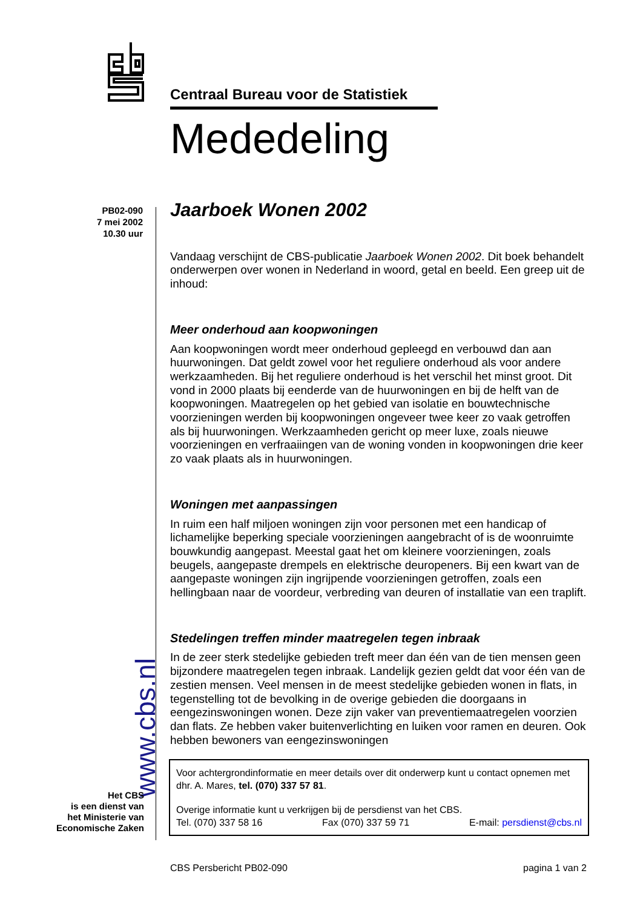Centraal Bureau voor de Statistiek
Mededeling
PB02-090
7 mei 2002
10.30 uur
www.cbs.nl
Het CBS
is een dienst van
het Ministerie van
Economische Zaken
Jaarboek Wonen 2002
Vandaag verschijnt de CBS-publicatie Jaarboek Wonen 2002. Dit boek behandelt onderwerpen over wonen in Nederland in woord, getal en beeld. Een greep uit de inhoud:
Meer onderhoud aan koopwoningen
Aan koopwoningen wordt meer onderhoud gepleegd en verbouwd dan aan huurwoningen. Dat geldt zowel voor het reguliere onderhoud als voor andere werkzaamheden. Bij het reguliere onderhoud is het verschil het minst groot. Dit vond in 2000 plaats bij eenderde van de huurwoningen en bij de helft van de koopwoningen. Maatregelen op het gebied van isolatie en bouwtechnische voorzieningen werden bij koopwoningen ongeveer twee keer zo vaak getroffen als bij huurwoningen. Werkzaamheden gericht op meer luxe, zoals nieuwe voorzieningen en verfraaiingen van de woning vonden in koopwoningen drie keer zo vaak plaats als in huurwoningen.
Woningen met aanpassingen
In ruim een half miljoen woningen zijn voor personen met een handicap of lichamelijke beperking speciale voorzieningen aangebracht of is de woonruimte bouwkundig aangepast. Meestal gaat het om kleinere voorzieningen, zoals beugels, aangepaste drempels en elektrische deuropeners. Bij een kwart van de aangepaste woningen zijn ingrijpende voorzieningen getroffen, zoals een hellingbaan naar de voordeur, verbreding van deuren of installatie van een traplift.
Stedelingen treffen minder maatregelen tegen inbraak
In de zeer sterk stedelijke gebieden treft meer dan één van de tien mensen geen bijzondere maatregelen tegen inbraak. Landelijk gezien geldt dat voor één van de zestien mensen. Veel mensen in de meest stedelijke gebieden wonen in flats, in tegenstelling tot de bevolking in de overige gebieden die doorgaans in eengezinswoningen wonen. Deze zijn vaker van preventiemaatregelen voorzien dan flats. Ze hebben vaker buitenverlichting en luiken voor ramen en deuren. Ook hebben bewoners van eengezinswoningen
Voor achtergrondinformatie en meer details over dit onderwerp kunt u contact opnemen met dhr. A. Mares, tel. (070) 337 57 81.
Overige informatie kunt u verkrijgen bij de persdienst van het CBS.
Tel. (070) 337 58 16 Fax (070) 337 59 71 E-mail: persdienst@cbs.nl
CBS Persbericht PB02-090 pagina 1 van 2